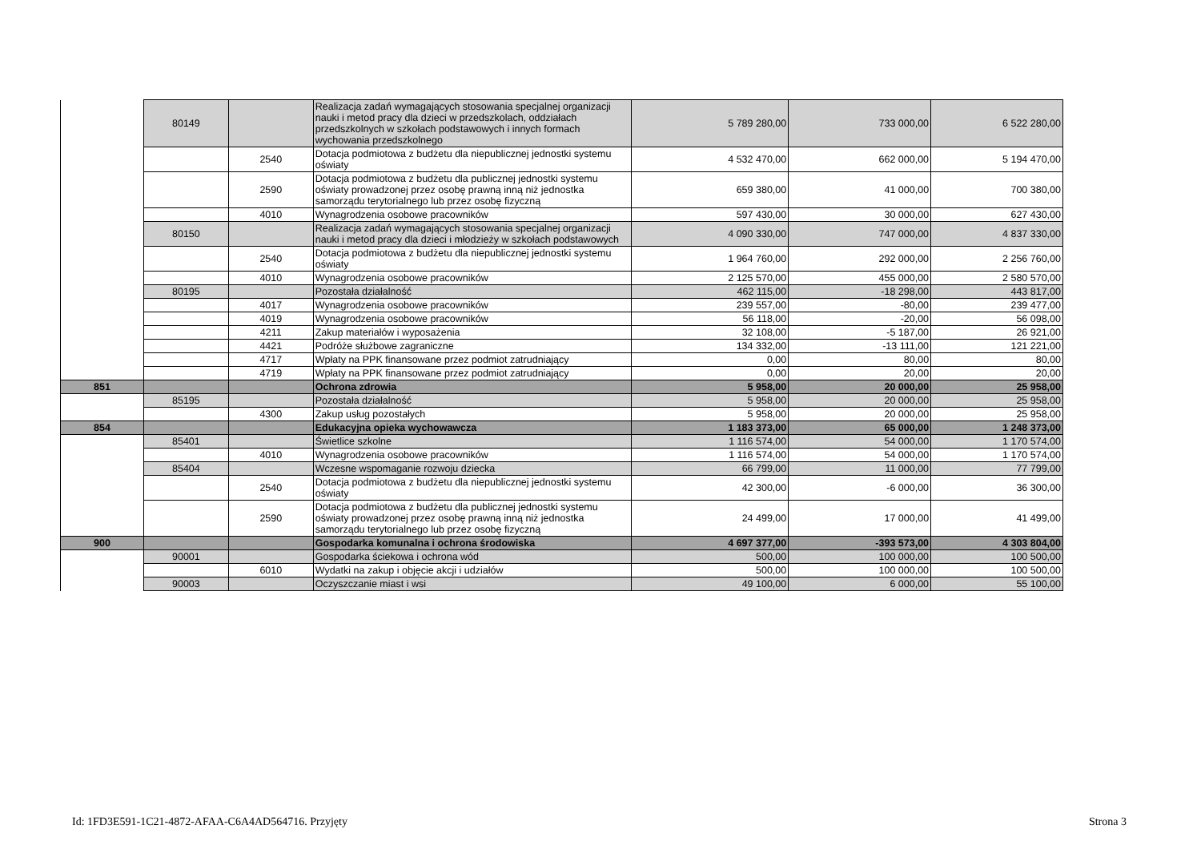| | 80149 | | Realizacja zadań wymagających stosowania specjalnej organizacji nauki i metod pracy dla dzieci w przedszkolach, oddziałach przedszkolnych w szkołach podstawowych i innych formach wychowania przedszkolnego | 5 789 280,00 | 733 000,00 | 6 522 280,00 |
| | | 2540 | Dotacja podmiotowa z budżetu dla niepublicznej jednostki systemu oświaty | 4 532 470,00 | 662 000,00 | 5 194 470,00 |
| | | 2590 | Dotacja podmiotowa z budżetu dla publicznej jednostki systemu oświaty prowadzonej przez osobę prawną inną niż jednostka samorządu terytorialnego lub przez osobę fizyczną | 659 380,00 | 41 000,00 | 700 380,00 |
| | | 4010 | Wynagrodzenia osobowe pracowników | 597 430,00 | 30 000,00 | 627 430,00 |
| | 80150 | | Realizacja zadań wymagających stosowania specjalnej organizacji nauki i metod pracy dla dzieci i młodzieży w szkołach podstawowych | 4 090 330,00 | 747 000,00 | 4 837 330,00 |
| | | 2540 | Dotacja podmiotowa z budżetu dla niepublicznej jednostki systemu oświaty | 1 964 760,00 | 292 000,00 | 2 256 760,00 |
| | | 4010 | Wynagrodzenia osobowe pracowników | 2 125 570,00 | 455 000,00 | 2 580 570,00 |
| | 80195 | | Pozostała działalność | 462 115,00 | -18 298,00 | 443 817,00 |
| | | 4017 | Wynagrodzenia osobowe pracowników | 239 557,00 | -80,00 | 239 477,00 |
| | | 4019 | Wynagrodzenia osobowe pracowników | 56 118,00 | -20,00 | 56 098,00 |
| | | 4211 | Zakup materiałów i wyposażenia | 32 108,00 | -5 187,00 | 26 921,00 |
| | | 4421 | Podróże służbowe zagraniczne | 134 332,00 | -13 111,00 | 121 221,00 |
| | | 4717 | Wpłaty na PPK finansowane przez podmiot zatrudniający | 0,00 | 80,00 | 80,00 |
| | | 4719 | Wpłaty na PPK finansowane przez podmiot zatrudniający | 0,00 | 20,00 | 20,00 |
| 851 | | | Ochrona zdrowia | 5 958,00 | 20 000,00 | 25 958,00 |
| | 85195 | | Pozostała działalność | 5 958,00 | 20 000,00 | 25 958,00 |
| | | 4300 | Zakup usług pozostałych | 5 958,00 | 20 000,00 | 25 958,00 |
| 854 | | | Edukacyjna opieka wychowawcza | 1 183 373,00 | 65 000,00 | 1 248 373,00 |
| | 85401 | | Świetlice szkolne | 1 116 574,00 | 54 000,00 | 1 170 574,00 |
| | | 4010 | Wynagrodzenia osobowe pracowników | 1 116 574,00 | 54 000,00 | 1 170 574,00 |
| | 85404 | | Wczesne wspomaganie rozwoju dziecka | 66 799,00 | 11 000,00 | 77 799,00 |
| | | 2540 | Dotacja podmiotowa z budżetu dla niepublicznej jednostki systemu oświaty | 42 300,00 | -6 000,00 | 36 300,00 |
| | | 2590 | Dotacja podmiotowa z budżetu dla publicznej jednostki systemu oświaty prowadzonej przez osobę prawną inną niż jednostka samorządu terytorialnego lub przez osobę fizyczną | 24 499,00 | 17 000,00 | 41 499,00 |
| 900 | | | Gospodarka komunalna i ochrona środowiska | 4 697 377,00 | -393 573,00 | 4 303 804,00 |
| | 90001 | | Gospodarka ściekowa i ochrona wód | 500,00 | 100 000,00 | 100 500,00 |
| | | 6010 | Wydatki na zakup i objęcie akcji i udziałów | 500,00 | 100 000,00 | 100 500,00 |
| | 90003 | | Oczyszczanie miast i wsi | 49 100,00 | 6 000,00 | 55 100,00 |
Id: 1FD3E591-1C21-4872-AFAA-C6A4AD564716. Przyjęty
Strona 3